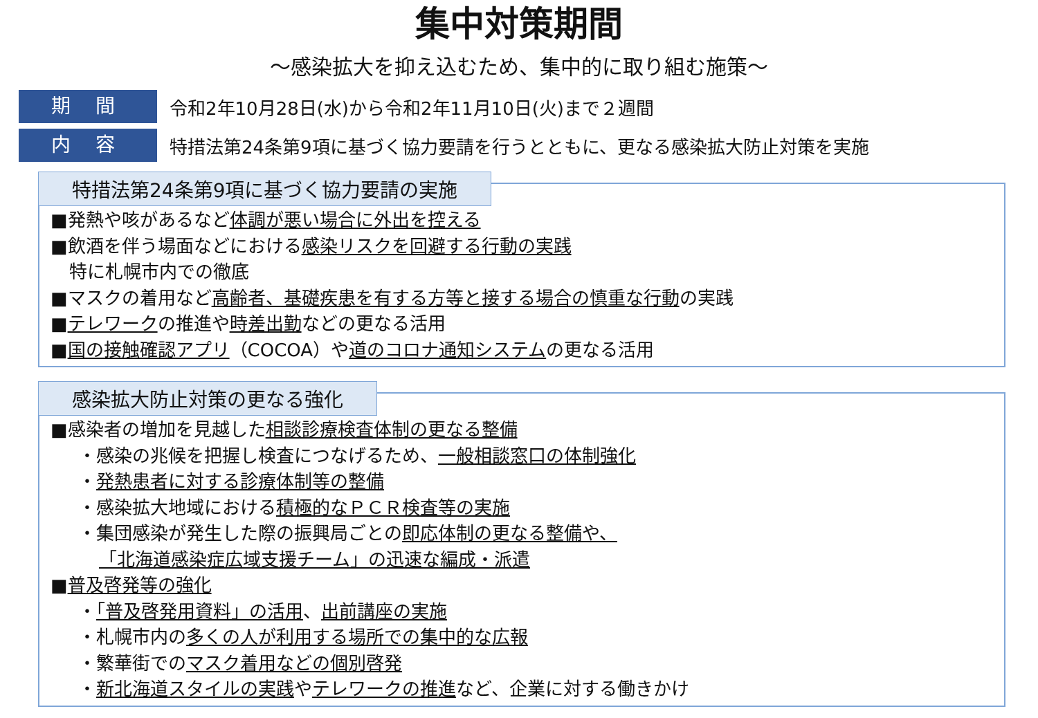集中対策期間
～感染拡大を抑え込むため、集中的に取り組む施策～
期 間
令和2年10月28日(水)から令和2年11月10日(火)まで２週間
内 容
特措法第24条第9項に基づく協力要請を行うとともに、更なる感染拡大防止対策を実施
特措法第24条第9項に基づく協力要請の実施
■発熱や咳があるなど体調が悪い場合に外出を控える
■飲酒を伴う場面などにおける感染リスクを回避する行動の実践
特に札幌市内での徹底
■マスクの着用など高齢者、基礎疾患を有する方等と接する場合の慎重な行動の実践
■テレワークの推進や時差出勤などの更なる活用
■国の接触確認アプリ（COCOA）や道のコロナ通知システムの更なる活用
感染拡大防止対策の更なる強化
■感染者の増加を見越した相談診療検査体制の更なる整備
・感染の兆候を把握し検査につなげるため、一般相談窓口の体制強化
・発熱患者に対する診療体制等の整備
・感染拡大地域における積極的なＰＣＲ検査等の実施
・集団感染が発生した際の振興局ごとの即応体制の更なる整備や、
「北海道感染症広域支援チーム」の迅速な編成・派遣
■普及啓発等の強化
・「普及啓発用資料」の活用、出前講座の実施
・札幌市内の多くの人が利用する場所での集中的な広報
・繁華街でのマスク着用などの個別啓発
・新北海道スタイルの実践やテレワークの推進など、企業に対する働きかけ